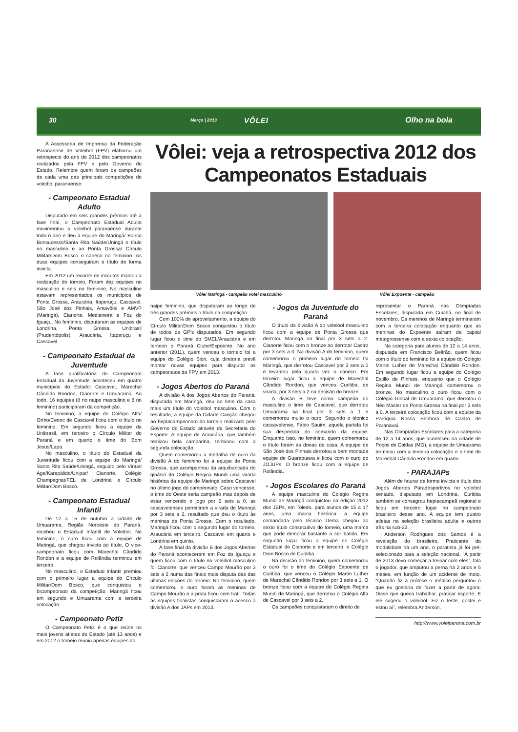30 Março | 2013 VÔLEI Olho na bola
A Assessoria de Imprensa da Federação Paranaense de Voleibol (FPV) elaborou um retrospecto do ano de 2012 dos campeonatos realizados pela FPV e pelo Governo do Estado. Relembre quem foram os campeões de cada uma das principais competições do voleibol paranaense:
- Campeonato Estadual Adulto
Disputado em seis grandes prêmios até a fase final, o Campeonato Estadual Adulto movimentou o voleibol paranaense durante todo o ano e deu à equipe do Maringá/ Banco Bonsucesso/Santa Rita Saúde/Uningá o título no masculino e ao Ponta Grossa/ Círculo Militar/Dom Bosco o caneco no feminino. As duas equipes conseguiram o título de forma invicta.
Em 2012 um recorde de inscritos marcou a realização do torneio. Foram dez equipes no masculino e seis no feminino. No masculino estavam representados os municípios de Ponta Grossa, Araucária, Itaperuçu, Cascavel, São José dos Pinhais, Amavôlei e AMVP (Maringá), Cianorte, Medianeira e Foz do Iguaçu. No feminino, disputaram as equipes de Londrina, Ponta Grossa, Unibrasil (Prudentópolis), Araucária, Itaperuçu e Cascavel.
- Campeonato Estadual da Juventude
A fase qualificatória do Campeonato Estadual da Juventude aconteceu em quatro municípios do Estado: Cascavel, Marechal Cândido Rondon, Cianorte e Umuarama. Ao todo, 16 equipes (8 no naipe masculino e 8 no feminino) participaram da competição.
No feminino, a equipe do Colégio Alfa/ Ortho/Ceonc de Cascavel ficou com o título no feminino. Em segundo ficou a equipe da Unibrasil, em terceiro o Círculo Militar do Paraná e em quarto o time do Bom Jesus/Lapa.
No masculino, o título do Estadual da Juventude ficou com a equipe do Maringá/ Santa Rita Saúde/Uningá, seguido pelo Virtual Age/Karapálida/Unipar/ Cianorte, Colégio Champagnat/FEL de Londrina e Círculo Militar/Dom Bosco.
- Campeonato Estadual Infantil
De 12 a 15 de outubro a cidade de Umuarama, Região Noroeste do Paraná, recebeu o Estadual Infantil de Voleibol. No feminino, o ouro ficou com a equipe de Maringá, que chegou invicta ao título. O vice-campeonato ficou com Marechal Cândido Rondon e a equipe de Rolândia terminou em terceiro.
No masculino, o Estadual Infantil premiou com o primeiro lugar a equipe do Círculo Militar/Dom Bosco, que conquistou o bicampeonato da competição. Maringá ficou em segundo e Umuarama com a terceira colocação.
- Campeonato Petiz
O Campeonato Petiz é o que reúne os mais jovens atletas do Estado (até 13 anos) e em 2012 o torneio reuniu apenas equipes do
Vôlei: veja a retrospectiva 2012 dos Campeonatos Estaduais
Vôlei Maringá - campeão volei masculino
Vôlei Expoente - campeão
naipe feminino, que disputaram ao longo de três grandes prêmios o título da competição.
Com 100% de aproveitamento, a equipe do Círculo Militar/Dom Bosco conquistou o título de todos os GP's disputados. Em segundo lugar ficou o time do SMEL/Araucária e em terceiro o Paraná Clube/Expoente. No ano anterior (2011), quem venceu o torneio foi a equipe do Colégio Sion, cuja diretoria prevê montar novas equipes para disputar os campeonatos da FPV em 2013.
- Jogos Abertos do Paraná
A divisão A dos Jogos Abertos do Paraná, disputada em Maringá, deu ao time da casa mais um título do voleibol masculino. Com o resultado, a equipe da Cidade Canção chegou ao heptacampeonato do torneio realizado pelo Governo do Estado através da Secretaria do Esporte. A equipe de Araucária, que também realizou bela campanha, terminou com a segunda colocação.
Quem comemorou a medalha de ouro da divisão A do feminino foi a equipe de Ponta Grossa, que acompanhou da arquibancada do ginásio do Colégio Regina Mundi uma virada histórica da equipe de Maringá sobre Cascavel no último jogo do campeonato. Caso vencesse, o time do Oeste seria campeão mas depois de estar vencendo o jogo por 2 sets a 0, as cascavelenses permitiram a virada de Maringá por 3 sets a 2, resultado que deu o título às meninas de Ponta Grossa. Com o resultado, Maringá ficou com o segundo lugar do torneio, Araucária em terceiro, Cascavel em quarto e Londrina em quinto.
A fase final da divisão B dos Jogos Abertos do Paraná aconteceram em Foz do Iguaçu e quem ficou com o título no voleibol masculino foi Cianorte, que venceu Campo Mourão por 3 sets a 2 numa das finais mais disputa das das últimas edições do torneio. No feminino, quem comemorou o ouro foram as meninas de Campo Mourão e a prata ficou com Irati. Todas as equipes finalistas conquistaram o acesso à divisão A dos JAPs em 2013.
- Jogos da Juventude do Paraná
O título da divisão A do voleibol masculino ficou com a equipe de Ponta Grossa que derrotou Maringá na final por 3 sets a 2. Cianorte ficou com o bronze ao derrotar Castro por 3 sets a 0. Na divisão A do feminino, quem comemorou o primeiro lugar do torneio foi Maringá, que derrotou Cascavel por 3 sets a 0 e levantou pela quarta vez o caneco. Em terceiro lugar ficou a equipe de Marechal Cândido Rondon, que venceu Curitiba, de virada, por 3 sets a 2 na decisão do bronze.
A divisão B teve como campeão do masculino o time de Cascavel, que derrotou Umuarama na final por 3 sets a 1 e comemorou muito o ouro. Segundo o técnico cascavelense, Fábio Sauim, aquela partida foi sua despedida do comando da equipe. Enquanto isso, no feminino, quem comemorou o título foram as donas da casa. A equipe de São José dos Pinhais derrotou a bem montada equipe de Guarapuava e ficou com o ouro do JOJUPs. O bronze ficou com a equipe de Rolândia.
- Jogos Escolares do Paraná
A equipe masculina do Colégio Regina Mundi de Maringá conquistou na edição 2012 dos JEPs, em Toledo, para alunos de 15 a 17 anos, uma marca histórica: a equipe comandada pelo técnico Dema chegou ao sexto título consecutivo do torneio, uma marca que pode demorar bastante a ser batida. Em segundo lugar ficou a equipe do Colégio Estadual de Cianorte e em terceiro, o Colégio Dom Bosco de Curitiba.
Na decisão do feminino, quem comemorou o ouro foi o time do Colégio Expoente de Curitiba, que venceu o Colégio Martin Luther de Marechal Cândido Rondon por 3 sets a 1. O bronze ficou com a equipe do Colégio Regina Mundi de Maringá, que derrotou o Colégio Alfa de Cascavel por 3 sets a 2.
Os campeões conquistaram o direito de
representar o Paraná nas Olimpíadas Escolares, disputada em Cuiabá, no final de novembro. Os meninos de Maringá terminaram com a terceira colocação enquanto que as meninas do Expoente saíram da capital matogrossense com a sexta colocação.
Na categoria para alunos de 12 a 14 anos, disputada em Francisco Beltrão, quem ficou com o título do feminino foi a equipe do Colégio Martin Luther de Marechal Cândido Rondon. Em segundo lugar ficou a equipe do Colégio Estillo de Pinhais, enquanto que o Colégio Regina Mundi de Maringá comemorou o bronze. No masculino o ouro ficou com o Colégio Global de Umuarama, que derrotou o Néo Master de Ponta Grossa na final por 3 sets a 0. A terceira colocação ficou com a equipe da Paróquia Nossa Senhora de Castro de Paranavaí.
Nas Olimpíadas Escolares para a categoria de 12 a 14 anos, que aconteceu na cidade de Poços de Caldas (MG), a equipe de Umuarama terminou com a terceira colocação e o time de Marechal Cândido Rondon em quarto.
- PARAJAPs
Além de faturar de forma invicta o título dos Jogos Abertos Paradesportivos no voleibol sentado, disputado em Londrina, Curitiba também se consagrou heptacampeã regional e ficou em terceiro lugar no campeonato brasileiro desse ano. A equipe tem quatro atletas na seleção brasileira adulta e outros três na sub-23.
Anderson Rodrigues dos Santos é a revelação do brasileiro. Praticante da modalidade há um ano, o paratleta já foi pré-selecionado para a seleção nacional. “A partir de 2013 devo começar a treinar com eles”, fala o jogador, que amputou a perna há 2 anos e 5 meses, em função de um acidente de moto. “Quando fiz a prótese o médico perguntou o que eu gostaria de fazer a partir de agora. Disse que queria trabalhar, praticar esporte. E ele sugeriu o voleibol. Fiz o teste, gostei e estou aí”, relembra Anderson.
http://www.voleiparana.com.br